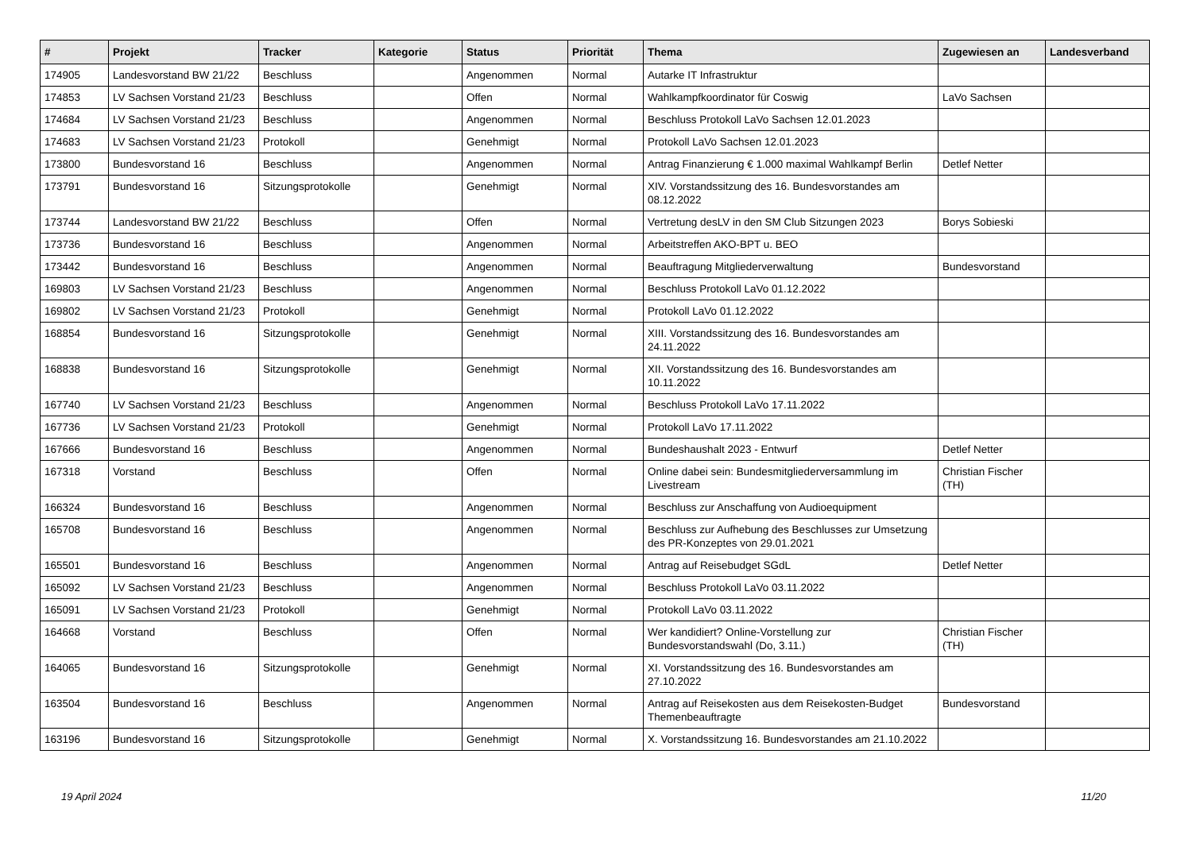| # | Projekt | Tracker | Kategorie | Status | Priorität | Thema | Zugewiesen an | Landesverband |
| --- | --- | --- | --- | --- | --- | --- | --- | --- |
| 174905 | Landesvorstand BW 21/22 | Beschluss | | Angenommen | Normal | Autarke IT Infrastruktur | | |
| 174853 | LV Sachsen Vorstand 21/23 | Beschluss | | Offen | Normal | Wahlkampfkoordinator für Coswig | LaVo Sachsen | |
| 174684 | LV Sachsen Vorstand 21/23 | Beschluss | | Angenommen | Normal | Beschluss Protokoll LaVo Sachsen 12.01.2023 | | |
| 174683 | LV Sachsen Vorstand 21/23 | Protokoll | | Genehmigt | Normal | Protokoll LaVo Sachsen 12.01.2023 | | |
| 173800 | Bundesvorstand 16 | Beschluss | | Angenommen | Normal | Antrag Finanzierung € 1.000 maximal Wahlkampf Berlin | Detlef Netter | |
| 173791 | Bundesvorstand 16 | Sitzungsprotokolle | | Genehmigt | Normal | XIV. Vorstandssitzung des 16. Bundesvorstandes am 08.12.2022 | | |
| 173744 | Landesvorstand BW 21/22 | Beschluss | | Offen | Normal | Vertretung desLV in den SM Club Sitzungen 2023 | Borys Sobieski | |
| 173736 | Bundesvorstand 16 | Beschluss | | Angenommen | Normal | Arbeitstreffen AKO-BPT u. BEO | | |
| 173442 | Bundesvorstand 16 | Beschluss | | Angenommen | Normal | Beauftragung Mitgliederverwaltung | Bundesvorstand | |
| 169803 | LV Sachsen Vorstand 21/23 | Beschluss | | Angenommen | Normal | Beschluss Protokoll LaVo 01.12.2022 | | |
| 169802 | LV Sachsen Vorstand 21/23 | Protokoll | | Genehmigt | Normal | Protokoll LaVo 01.12.2022 | | |
| 168854 | Bundesvorstand 16 | Sitzungsprotokolle | | Genehmigt | Normal | XIII. Vorstandssitzung des 16. Bundesvorstandes am 24.11.2022 | | |
| 168838 | Bundesvorstand 16 | Sitzungsprotokolle | | Genehmigt | Normal | XII. Vorstandssitzung des 16. Bundesvorstandes am 10.11.2022 | | |
| 167740 | LV Sachsen Vorstand 21/23 | Beschluss | | Angenommen | Normal | Beschluss Protokoll LaVo 17.11.2022 | | |
| 167736 | LV Sachsen Vorstand 21/23 | Protokoll | | Genehmigt | Normal | Protokoll LaVo 17.11.2022 | | |
| 167666 | Bundesvorstand 16 | Beschluss | | Angenommen | Normal | Bundeshaushalt 2023 - Entwurf | Detlef Netter | |
| 167318 | Vorstand | Beschluss | | Offen | Normal | Online dabei sein: Bundesmitgliederversammlung im Livestream | Christian Fischer (TH) | |
| 166324 | Bundesvorstand 16 | Beschluss | | Angenommen | Normal | Beschluss zur Anschaffung von Audioequipment | | |
| 165708 | Bundesvorstand 16 | Beschluss | | Angenommen | Normal | Beschluss zur Aufhebung des Beschlusses zur Umsetzung des PR-Konzeptes von 29.01.2021 | | |
| 165501 | Bundesvorstand 16 | Beschluss | | Angenommen | Normal | Antrag auf Reisebudget SGdL | Detlef Netter | |
| 165092 | LV Sachsen Vorstand 21/23 | Beschluss | | Angenommen | Normal | Beschluss Protokoll LaVo 03.11.2022 | | |
| 165091 | LV Sachsen Vorstand 21/23 | Protokoll | | Genehmigt | Normal | Protokoll LaVo 03.11.2022 | | |
| 164668 | Vorstand | Beschluss | | Offen | Normal | Wer kandidiert? Online-Vorstellung zur Bundesvorstandswahl (Do, 3.11.) | Christian Fischer (TH) | |
| 164065 | Bundesvorstand 16 | Sitzungsprotokolle | | Genehmigt | Normal | XI. Vorstandssitzung des 16. Bundesvorstandes am 27.10.2022 | | |
| 163504 | Bundesvorstand 16 | Beschluss | | Angenommen | Normal | Antrag auf Reisekosten aus dem Reisekosten-Budget Themenbeauftragte | Bundesvorstand | |
| 163196 | Bundesvorstand 16 | Sitzungsprotokolle | | Genehmigt | Normal | X. Vorstandssitzung 16. Bundesvorstandes am 21.10.2022 | | |
19 April 2024 11/20